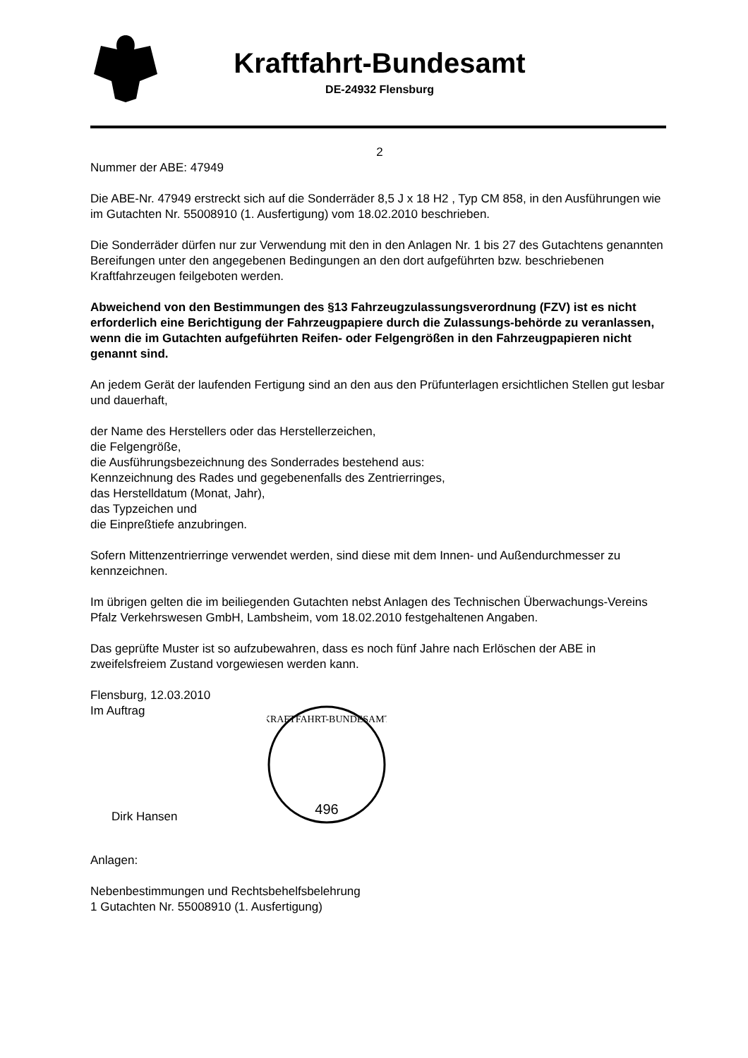Kraftfahrt-Bundesamt
DE-24932 Flensburg
2
Nummer der ABE: 47949
Die ABE-Nr. 47949 erstreckt sich auf die Sonderräder 8,5 J x 18 H2 , Typ CM 858, in den Ausführungen wie im Gutachten Nr. 55008910 (1. Ausfertigung) vom 18.02.2010 beschrieben.
Die Sonderräder dürfen nur zur Verwendung mit den in den Anlagen Nr. 1 bis 27 des Gutachtens genannten Bereifungen unter den angegebenen Bedingungen an den dort aufgeführten bzw. beschriebenen Kraftfahrzeugen feilgeboten werden.
Abweichend von den Bestimmungen des §13 Fahrzeugzulassungsverordnung (FZV) ist es nicht erforderlich eine Berichtigung der Fahrzeugpapiere durch die Zulassungs-behörde zu veranlassen, wenn die im Gutachten aufgeführten Reifen- oder Felgengrößen in den Fahrzeugpapieren nicht genannt sind.
An jedem Gerät der laufenden Fertigung sind an den aus den Prüfunterlagen ersichtlichen Stellen gut lesbar und dauerhaft,
der Name des Herstellers oder das Herstellerzeichen,
die Felgengröße,
die Ausführungsbezeichnung des Sonderrades bestehend aus:
Kennzeichnung des Rades und gegebenenfalls des Zentrierringes,
das Herstelldatum (Monat, Jahr),
das Typzeichen und
die Einpreßtiefe anzubringen.
Sofern Mittenzentrierringe verwendet werden, sind diese mit dem Innen- und Außendurchmesser zu kennzeichnen.
Im übrigen gelten die im beiliegenden Gutachten nebst Anlagen des Technischen Überwachungs-Vereins Pfalz Verkehrswesen GmbH, Lambsheim, vom 18.02.2010 festgehaltenen Angaben.
Das geprüfte Muster ist so aufzubewahren, dass es noch fünf Jahre nach Erlöschen der ABE in zweifelsfreiem Zustand vorgewiesen werden kann.
Flensburg, 12.03.2010
Im Auftrag
Dirk Hansen
KRAFTFAHRT-BUNDESAMT
496
Anlagen:
Nebenbestimmungen und Rechtsbehelfsbelehrung
1 Gutachten Nr. 55008910 (1. Ausfertigung)